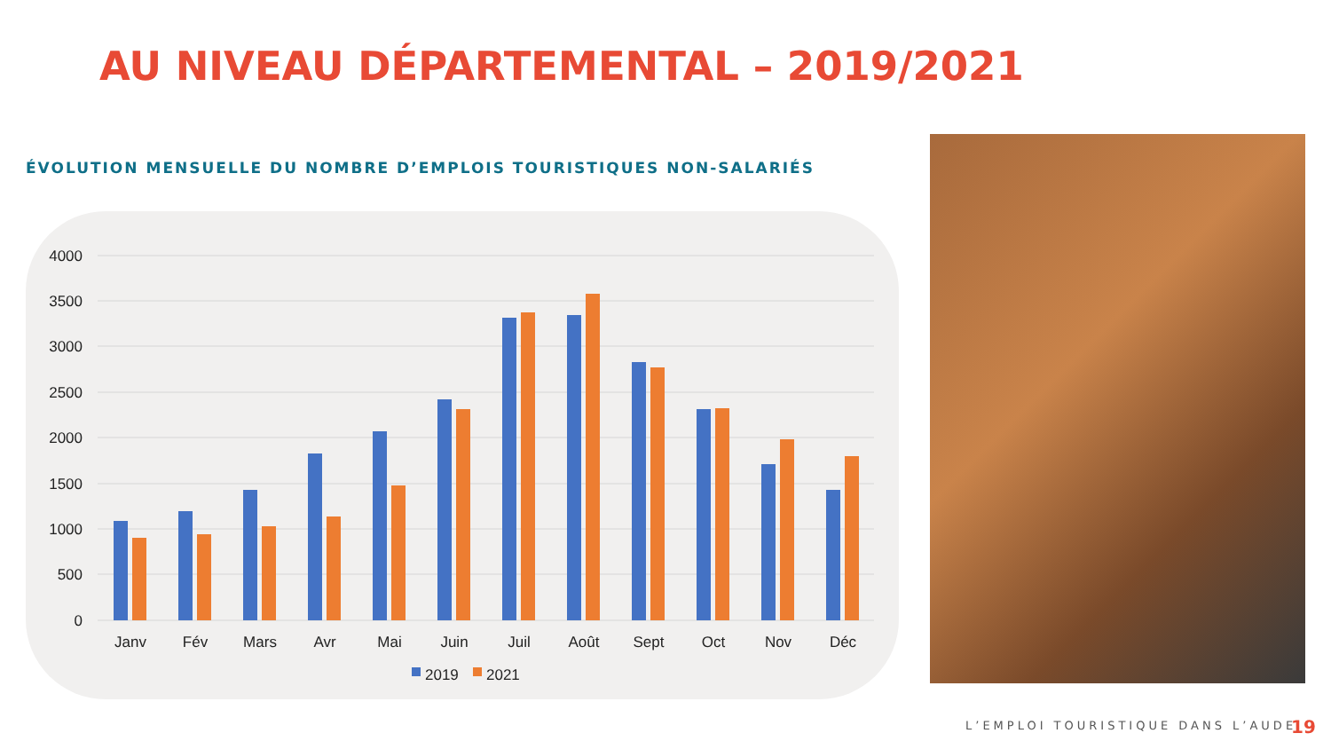AU NIVEAU DÉPARTEMENTAL – 2019/2021
ÉVOLUTION MENSUELLE DU NOMBRE D’EMPLOIS TOURISTIQUES NON-SALARIÉS
4000
3500
3000
2500
2000
1500
1000
500
0
Janv
Fév
Mars
Avr
Mai
Juin
Juil
Août
Sept
Oct
Nov
Déc
2019
2021
L’EMPLOI TOURISTIQUE DANS L’AUDE
19